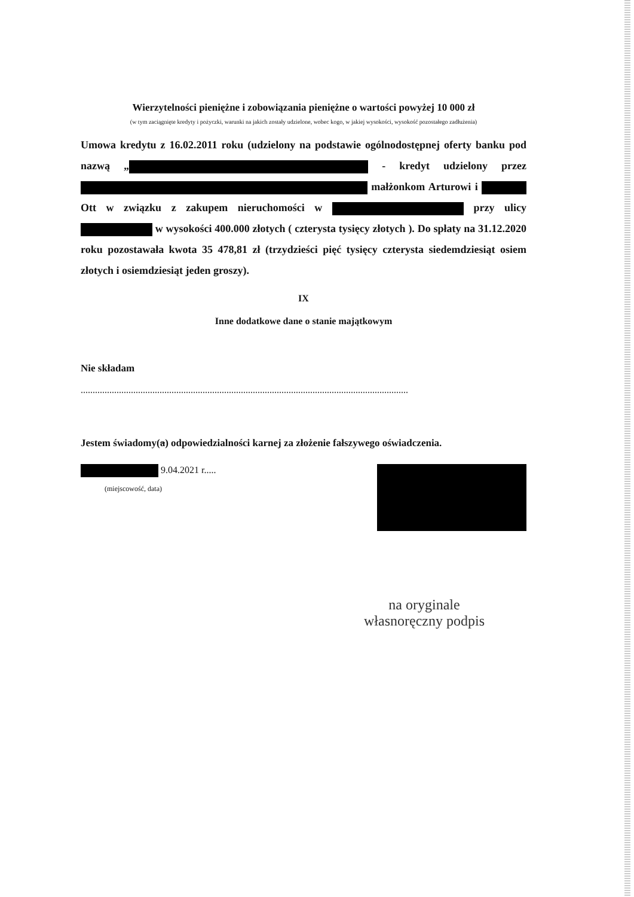Wierzytelności pieniężne i zobowiązania pieniężne o wartości powyżej 10 000 zł
(w tym zaciągnięte kredyty i pożyczki, warunki na jakich zostały udzielone, wobec kogo, w jakiej wysokości, wysokość pozostałego zadłużenia)
Umowa kredytu z 16.02.2011 roku (udzielony na podstawie ogólnodostępnej oferty banku pod nazwą „ - kredyt udzielony przez małżonkom Arturowi i Ott w związku z zakupem nieruchomości w przy ulicy w wysokości 400.000 złotych ( czterysta tysięcy złotych ). Do spłaty na 31.12.2020 roku pozostawała kwota 35 478,81 zł (trzydzieści pięć tysięcy czterysta siedemdziesiąt osiem złotych i osiemdziesiąt jeden groszy).
IX
Inne dodatkowe dane o stanie majątkowym
Nie składam
.........................................................................................................................................
Jestem świadomy(a) odpowiedzialności karnej za złożenie fałszywego oświadczenia.
9.04.2021 r.....
(miejscowość, data)
na oryginale
własnoręczny podpis